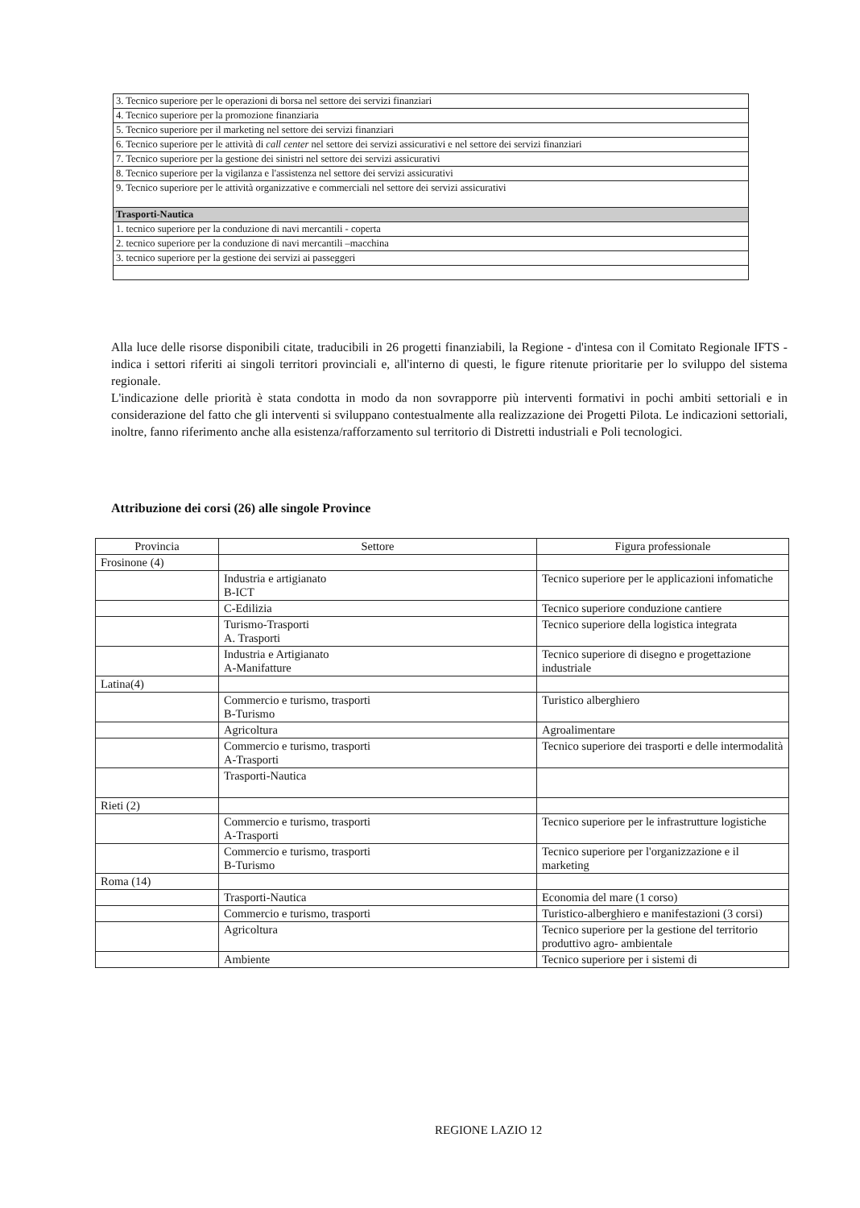| 3. Tecnico superiore per le operazioni di borsa nel settore dei servizi finanziari |
| 4. Tecnico superiore per la promozione finanziaria |
| 5. Tecnico superiore per il marketing nel settore dei servizi finanziari |
| 6. Tecnico superiore per le attività di call center nel settore dei servizi assicurativi e nel settore dei servizi finanziari |
| 7. Tecnico superiore per la gestione dei sinistri nel settore dei servizi assicurativi |
| 8. Tecnico superiore per la vigilanza e l'assistenza nel settore dei servizi assicurativi |
| 9. Tecnico superiore per le attività organizzative e commerciali nel settore dei servizi assicurativi |
| Trasporti-Nautica |
| 1. tecnico superiore per la conduzione di navi mercantili - coperta |
| 2. tecnico superiore per la conduzione di navi mercantili –macchina |
| 3. tecnico superiore per la gestione dei servizi ai passeggeri |
Alla luce delle risorse disponibili citate, traducibili in 26 progetti finanziabili, la Regione - d'intesa con il Comitato Regionale IFTS - indica i settori riferiti ai singoli territori provinciali e, all'interno di questi, le figure ritenute prioritarie per lo sviluppo del sistema regionale.
L'indicazione delle priorità è stata condotta in modo da non sovrapporre più interventi formativi in pochi ambiti settoriali e in considerazione del fatto che gli interventi si sviluppano contestualmente alla realizzazione dei Progetti Pilota. Le indicazioni settoriali, inoltre, fanno riferimento anche alla esistenza/rafforzamento sul territorio di Distretti industriali e Poli tecnologici.
Attribuzione dei corsi (26) alle singole Province
| Provincia | Settore | Figura professionale |
| --- | --- | --- |
| Frosinone (4) | | |
| | Industria e artigianato B-ICT | Tecnico superiore per le applicazioni infomatiche |
| | C-Edilizia | Tecnico superiore conduzione cantiere |
| | Turismo-Trasporti A. Trasporti | Tecnico superiore della logistica integrata |
| | Industria e Artigianato A-Manifatture | Tecnico superiore di disegno e progettazione industriale |
| Latina(4) | | |
| | Commercio e turismo, trasporti B-Turismo | Turistico alberghiero |
| | Agricoltura | Agroalimentare |
| | Commercio e turismo, trasporti A-Trasporti | Tecnico superiore dei trasporti e delle intermodalità |
| | Trasporti-Nautica | |
| Rieti (2) | | |
| | Commercio e turismo, trasporti A-Trasporti | Tecnico superiore per le infrastrutture logistiche |
| | Commercio e turismo, trasporti B-Turismo | Tecnico superiore per l'organizzazione e il marketing |
| Roma (14) | | |
| | Trasporti-Nautica | Economia del mare (1 corso) |
| | Commercio e turismo, trasporti | Turistico-alberghiero e manifestazioni (3 corsi) |
| | Agricoltura | Tecnico superiore per la gestione del territorio produttivo agro- ambientale |
| | Ambiente | Tecnico superiore per i sistemi di |
REGIONE LAZIO 12